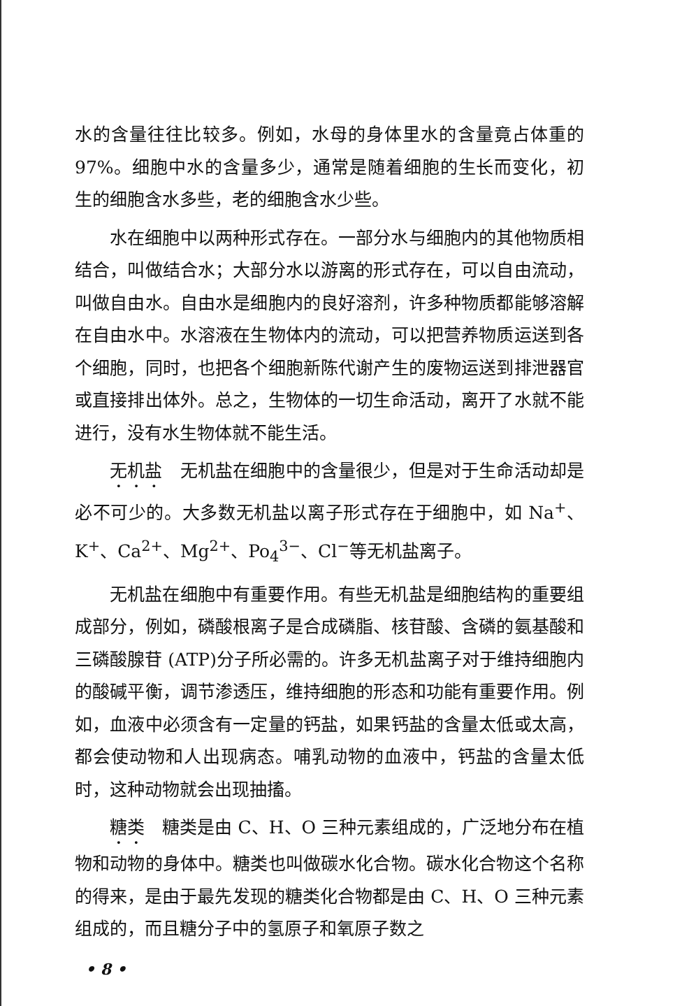水的含量往往比较多。例如，水母的身体里水的含量竟占体重的 97%。细胞中水的含量多少，通常是随着细胞的生长而变化，初生的细胞含水多些，老的细胞含水少些。
水在细胞中以两种形式存在。一部分水与细胞内的其他物质相结合，叫做结合水；大部分水以游离的形式存在，可以自由流动，叫做自由水。自由水是细胞内的良好溶剂，许多种物质都能够溶解在自由水中。水溶液在生物体内的流动，可以把营养物质运送到各个细胞，同时，也把各个细胞新陈代谢产生的废物运送到排泄器官或直接排出体外。总之，生物体的一切生命活动，离开了水就不能进行，没有水生物体就不能生活。
无机盐　无机盐在细胞中的含量很少，但是对于生命活动却是必不可少的。大多数无机盐以离子形式存在于细胞中，如 Na<sup>+</sup>、K<sup>+</sup>、Ca<sup>2+</sup>、Mg<sup>2+</sup>、Po<sub>4</sub><sup>3−</sup>、Cl<sup>−</sup>等无机盐离子。
无机盐在细胞中有重要作用。有些无机盐是细胞结构的重要组成部分，例如，磷酸根离子是合成磷脂、核苷酸、含磷的氨基酸和三磷酸腺苷 (ATP)分子所必需的。许多无机盐离子对于维持细胞内的酸碱平衡，调节渗透压，维持细胞的形态和功能有重要作用。例如，血液中必须含有一定量的钙盐，如果钙盐的含量太低或太高，都会使动物和人出现病态。哺乳动物的血液中，钙盐的含量太低时，这种动物就会出现抽搐。
糖类　糖类是由 C、H、O 三种元素组成的，广泛地分布在植物和动物的身体中。糖类也叫做碳水化合物。碳水化合物这个名称的得来，是由于最先发现的糖类化合物都是由 C、H、O 三种元素组成的，而且糖分子中的氢原子和氧原子数之
• 8 •